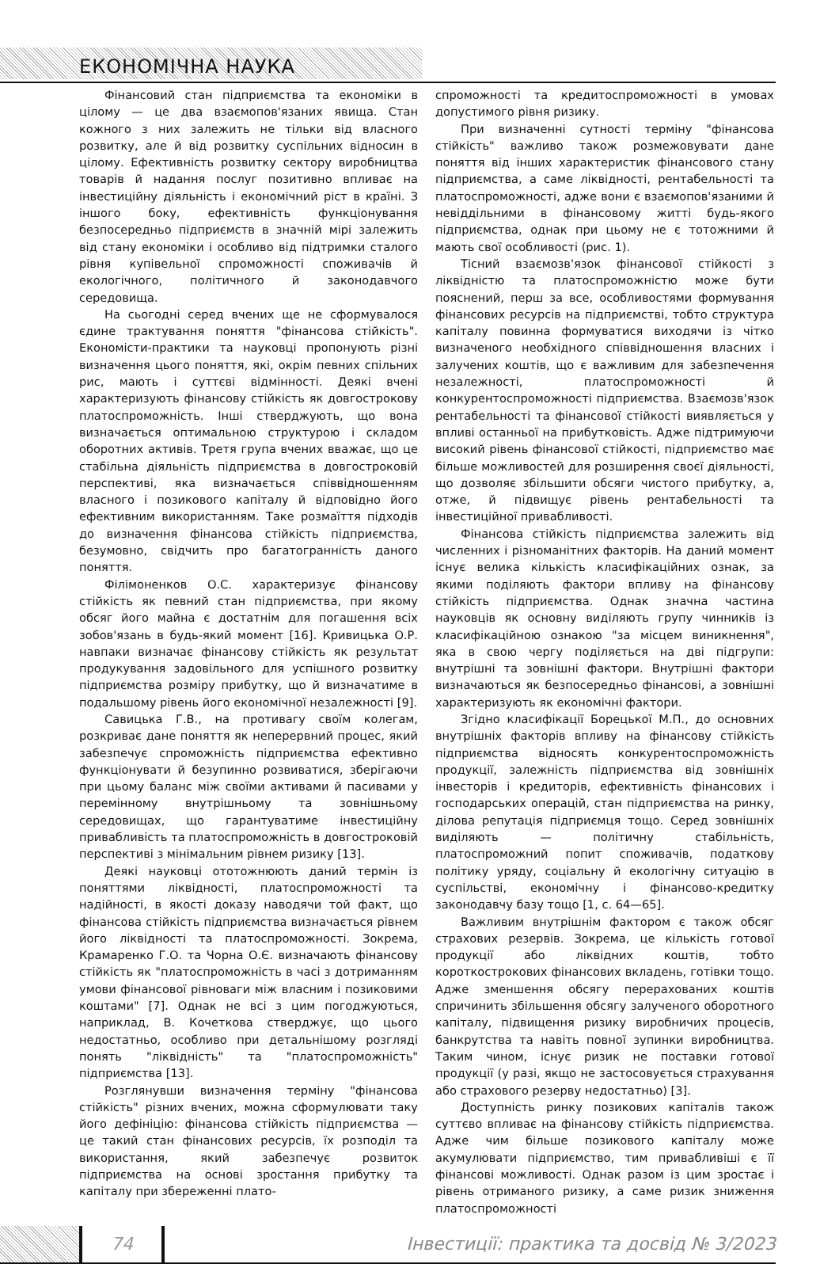ЕКОНОМІЧНА НАУКА
Фінансовий стан підприємства та економіки в цілому — це два взаємопов'язаних явища. Стан кожного з них залежить не тільки від власного розвитку, але й від розвитку суспільних відносин в цілому. Ефективність розвитку сектору виробництва товарів й надання послуг позитивно впливає на інвестиційну діяльність і економічний ріст в країні. З іншого боку, ефективність функціонування безпосередньо підприємств в значній мірі залежить від стану економіки і особливо від підтримки сталого рівня купівельної спроможності споживачів й екологічного, політичного й законодавчого середовища.
На сьогодні серед вчених ще не сформувалося єдине трактування поняття "фінансова стійкість". Економісти-практики та науковці пропонують різні визначення цього поняття, які, окрім певних спільних рис, мають і суттєві відмінності. Деякі вчені характеризують фінансову стійкість як довгострокову платоспроможність. Інші стверджують, що вона визначається оптимальною структурою і складом оборотних активів. Третя група вчених вважає, що це стабільна діяльність підприємства в довгостроковій перспективі, яка визначається співвідношенням власного і позикового капіталу й відповідно його ефективним використанням. Таке розмаїття підходів до визначення фінансова стійкість підприємства, безумовно, свідчить про багатогранність даного поняття.
Філімоненков О.С. характеризує фінансову стійкість як певний стан підприємства, при якому обсяг його майна є достатнім для погашення всіх зобов'язань в будь-який момент [16]. Кривицька О.Р. навпаки визначає фінансову стійкість як результат продукування задовільного для успішного розвитку підприємства розміру прибутку, що й визначатиме в подальшому рівень його економічної незалежності [9].
Савицька Г.В., на противагу своїм колегам, розкриває дане поняття як неперервний процес, який забезпечує спроможність підприємства ефективно функціонувати й безупинно розвиватися, зберігаючи при цьому баланс між своїми активами й пасивами у перемінному внутрішньому та зовнішньому середовищах, що гарантуватиме інвестиційну привабливість та платоспроможність в довгостроковій перспективі з мінімальним рівнем ризику [13].
Деякі науковці ототожнюють даний термін із поняттями ліквідності, платоспроможності та надійності, в якості доказу наводячи той факт, що фінансова стійкість підприємства визначається рівнем його ліквідності та платоспроможності. Зокрема, Крамаренко Г.О. та Чорна О.Є. визначають фінансову стійкість як "платоспроможність в часі з дотриманням умови фінансової рівноваги між власним і позиковими коштами" [7]. Однак не всі з цим погоджуються, наприклад, В. Кочеткова стверджує, що цього недостатньо, особливо при детальнішому розгляді понять "ліквідність" та "платоспроможність" підприємства [13].
Розглянувши визначення терміну "фінансова стійкість" різних вчених, можна сформулювати таку його дефініцію: фінансова стійкість підприємства — це такий стан фінансових ресурсів, їх розподіл та використання, який забезпечує розвиток підприємства на основі зростання прибутку та капіталу при збереженні плато-
спроможності та кредитоспроможності в умовах допустимого рівня ризику.
При визначенні сутності терміну "фінансова стійкість" важливо також розмежовувати дане поняття від інших характеристик фінансового стану підприємства, а саме ліквідності, рентабельності та платоспроможності, адже вони є взаємопов'язаними й невіддільними в фінансовому житті будь-якого підприємства, однак при цьому не є тотожними й мають свої особливості (рис. 1).
Тісний взаємозв'язок фінансової стійкості з ліквідністю та платоспроможністю може бути пояснений, перш за все, особливостями формування фінансових ресурсів на підприємстві, тобто структура капіталу повинна формуватися виходячи із чітко визначеного необхідного співвідношення власних і залучених коштів, що є важливим для забезпечення незалежності, платоспроможності й конкурентоспроможності підприємства. Взаємозв'язок рентабельності та фінансової стійкості виявляється у впливі останньої на прибутковість. Адже підтримуючи високий рівень фінансової стійкості, підприємство має більше можливостей для розширення своєї діяльності, що дозволяє збільшити обсяги чистого прибутку, а, отже, й підвищує рівень рентабельності та інвестиційної привабливості.
Фінансова стійкість підприємства залежить від численних і різноманітних факторів. На даний момент існує велика кількість класифікаційних ознак, за якими поділяють фактори впливу на фінансову стійкість підприємства. Однак значна частина науковців як основну виділяють групу чинників із класифікаційною ознакою "за місцем виникнення", яка в свою чергу поділяється на дві підгрупи: внутрішні та зовнішні фактори. Внутрішні фактори визначаються як безпосередньо фінансові, а зовнішні характеризують як економічні фактори.
Згідно класифікації Борецької М.П., до основних внутрішніх факторів впливу на фінансову стійкість підприємства відносять конкурентоспроможність продукції, залежність підприємства від зовнішніх інвесторів і кредиторів, ефективність фінансових і господарських операцій, стан підприємства на ринку, ділова репутація підприємця тощо. Серед зовнішніх виділяють — політичну стабільність, платоспроможний попит споживачів, податкову політику уряду, соціальну й екологічну ситуацію в суспільстві, економічну і фінансово-кредитку законодавчу базу тощо [1, с. 64—65].
Важливим внутрішнім фактором є також обсяг страхових резервів. Зокрема, це кількість готової продукції або ліквідних коштів, тобто короткострокових фінансових вкладень, готівки тощо. Адже зменшення обсягу перерахованих коштів спричинить збільшення обсягу залученого оборотного капіталу, підвищення ризику виробничих процесів, банкрутства та навіть повної зупинки виробництва. Таким чином, існує ризик не поставки готової продукції (у разі, якщо не застосовується страхування або страхового резерву недостатньо) [3].
Доступність ринку позикових капіталів також суттєво впливає на фінансову стійкість підприємства. Адже чим більше позикового капіталу може акумулювати підприємство, тим привабливіші є її фінансові можливості. Однак разом із цим зростає і рівень отриманого ризику, а саме ризик зниження платоспроможності
74
Інвестиції: практика та досвід № 3/2023